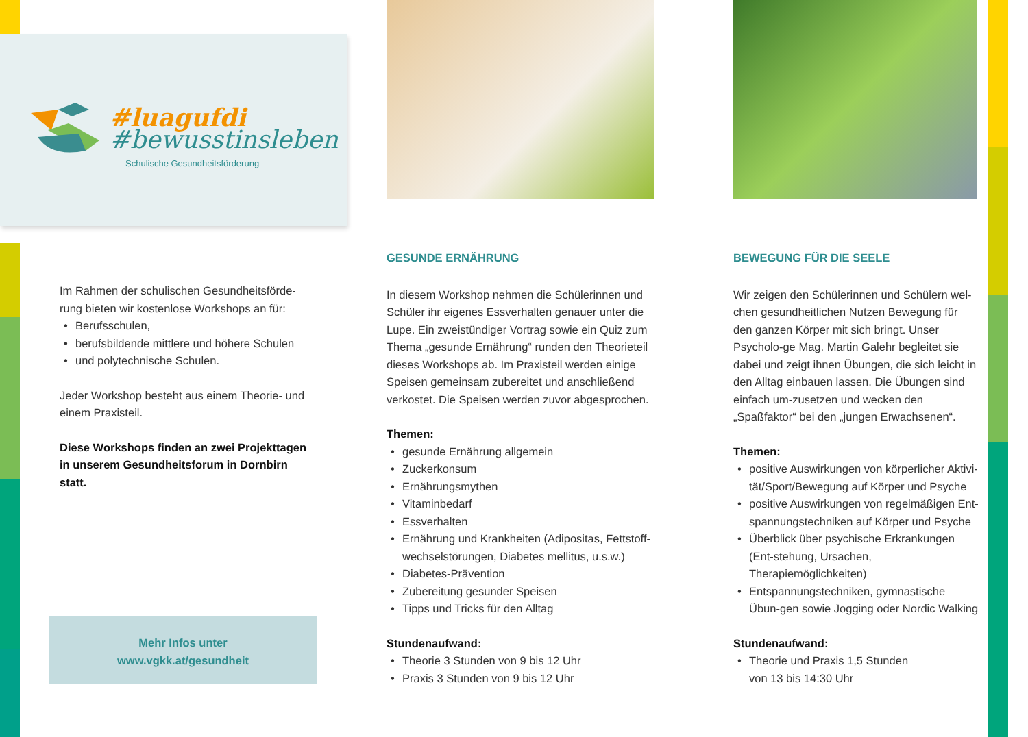#luagufdi
#bewusstinsleben
Schulische Gesundheitsförderung
Im Rahmen der schulischen Gesundheitsförde-rung bieten wir kostenlose Workshops an für:
• Berufsschulen,
• berufsbildende mittlere und höhere Schulen
• und polytechnische Schulen.
Jeder Workshop besteht aus einem Theorie- und einem Praxisteil.
Diese Workshops finden an zwei Projekttagen in unserem Gesundheitsforum in Dornbirn statt.
Mehr Infos unter
www.vgkk.at/gesundheit
GESUNDE ERNÄHRUNG
In diesem Workshop nehmen die Schülerinnen und Schüler ihr eigenes Essverhalten genauer unter die Lupe. Ein zweistündiger Vortrag sowie ein Quiz zum Thema „gesunde Ernährung“ runden den Theorieteil dieses Workshops ab. Im Praxisteil werden einige Speisen gemeinsam zubereitet und anschließend verkostet. Die Speisen werden zuvor abgesprochen.
Themen:
• gesunde Ernährung allgemein
• Zuckerkonsum
• Ernährungsmythen
• Vitaminbedarf
• Essverhalten
• Ernährung und Krankheiten (Adipositas, Fettstoff-wechselstörungen, Diabetes mellitus, u.s.w.)
• Diabetes-Prävention
• Zubereitung gesunder Speisen
• Tipps und Tricks für den Alltag
Stundenaufwand:
• Theorie 3 Stunden von 9 bis 12 Uhr
• Praxis 3 Stunden von 9 bis 12 Uhr
BEWEGUNG FÜR DIE SEELE
Wir zeigen den Schülerinnen und Schülern wel-chen gesundheitlichen Nutzen Bewegung für den ganzen Körper mit sich bringt. Unser Psycholo-ge Mag. Martin Galehr begleitet sie dabei und zeigt ihnen Übungen, die sich leicht in den Alltag einbauen lassen. Die Übungen sind einfach um-zusetzen und wecken den „Spaßfaktor“ bei den „jungen Erwachsenen“.
Themen:
• positive Auswirkungen von körperlicher Aktivi-tät/Sport/Bewegung auf Körper und Psyche
• positive Auswirkungen von regelmäßigen Ent-spannungstechniken auf Körper und Psyche
• Überblick über psychische Erkrankungen (Ent-stehung, Ursachen, Therapiemöglichkeiten)
• Entspannungstechniken, gymnastische Übun-gen sowie Jogging oder Nordic Walking
Stundenaufwand:
• Theorie und Praxis 1,5 Stunden
von 13 bis 14:30 Uhr